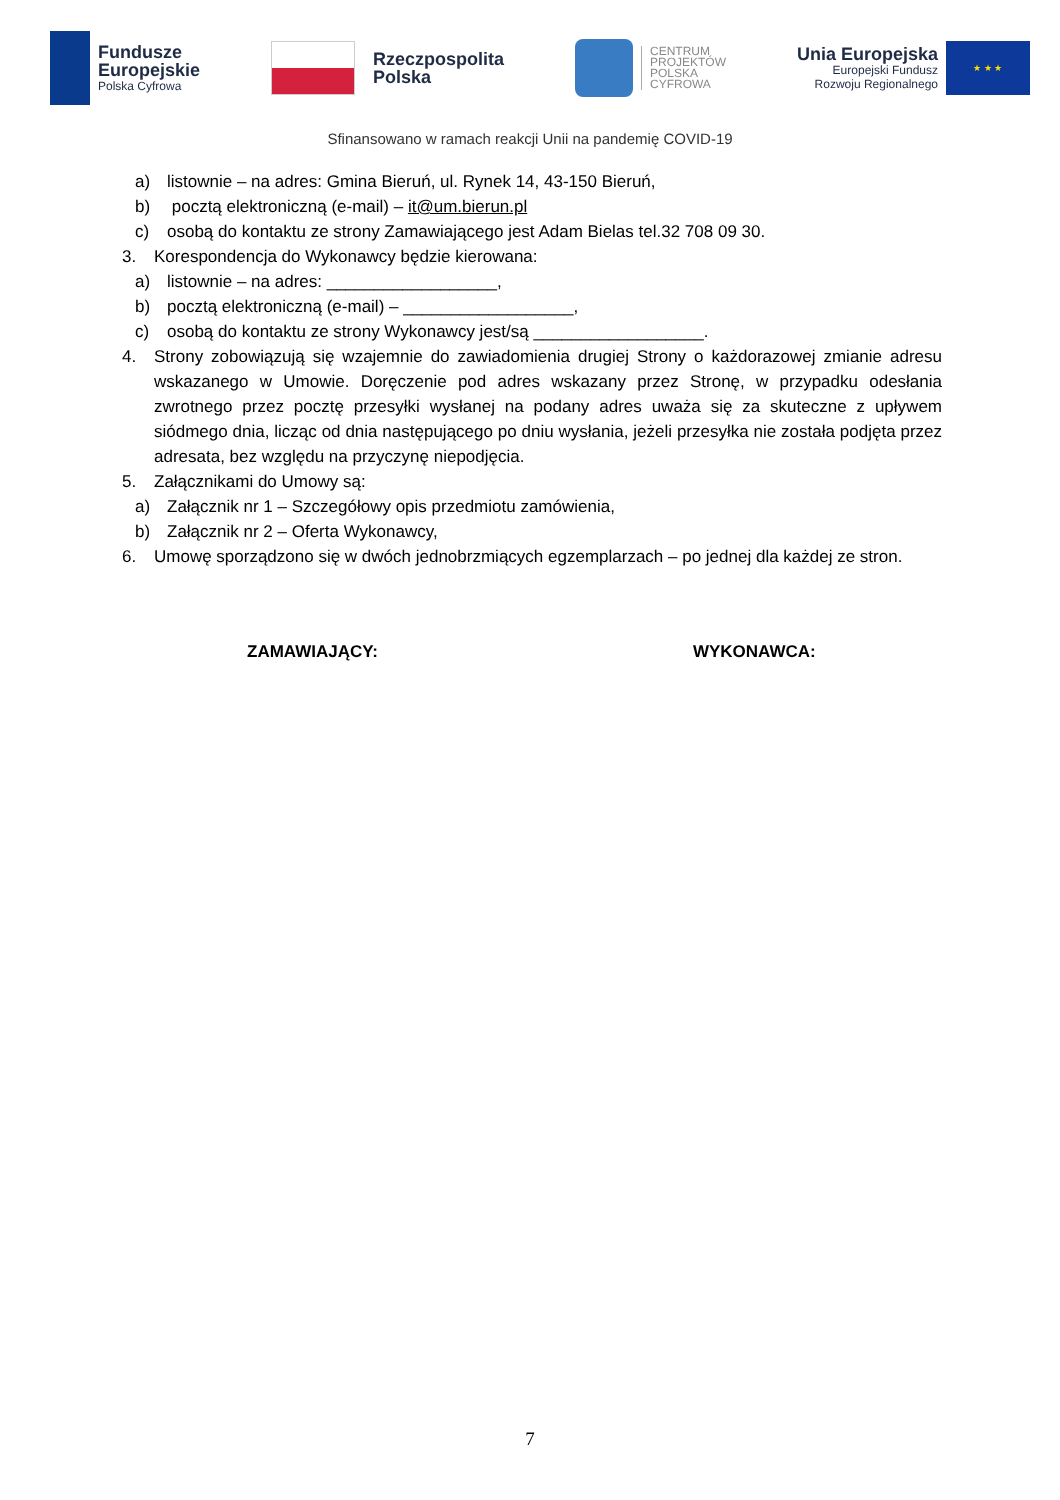Fundusze
Europejskie
Polska Cyfrowa
Rzeczpospolita
Polska
CENTRUM
PROJEKTÓW
POLSKA
CYFROWA
Unia Europejska
Europejski Fundusz
Rozwoju Regionalnego
★ ★ ★
Sfinansowano w ramach reakcji Unii na pandemię COVID-19
a) listownie – na adres: Gmina Bieruń, ul. Rynek 14, 43-150 Bieruń,
b) pocztą elektroniczną (e-mail) – it@um.bierun.pl
c) osobą do kontaktu ze strony Zamawiającego jest Adam Bielas tel.32 708 09 30.
3. Korespondencja do Wykonawcy będzie kierowana:
a) listownie – na adres: __________________,
b) pocztą elektroniczną (e-mail) – __________________,
c) osobą do kontaktu ze strony Wykonawcy jest/są __________________.
4. Strony zobowiązują się wzajemnie do zawiadomienia drugiej Strony o każdorazowej zmianie adresu wskazanego w Umowie. Doręczenie pod adres wskazany przez Stronę, w przypadku odesłania zwrotnego przez pocztę przesyłki wysłanej na podany adres uważa się za skuteczne z upływem siódmego dnia, licząc od dnia następującego po dniu wysłania, jeżeli przesyłka nie została podjęta przez adresata, bez względu na przyczynę niepodjęcia.
5. Załącznikami do Umowy są:
a) Załącznik nr 1 – Szczegółowy opis przedmiotu zamówienia,
b) Załącznik nr 2 – Oferta Wykonawcy,
6. Umowę sporządzono się w dwóch jednobrzmiących egzemplarzach – po jednej dla każdej ze stron.
ZAMAWIAJĄCY: WYKONAWCA:
7